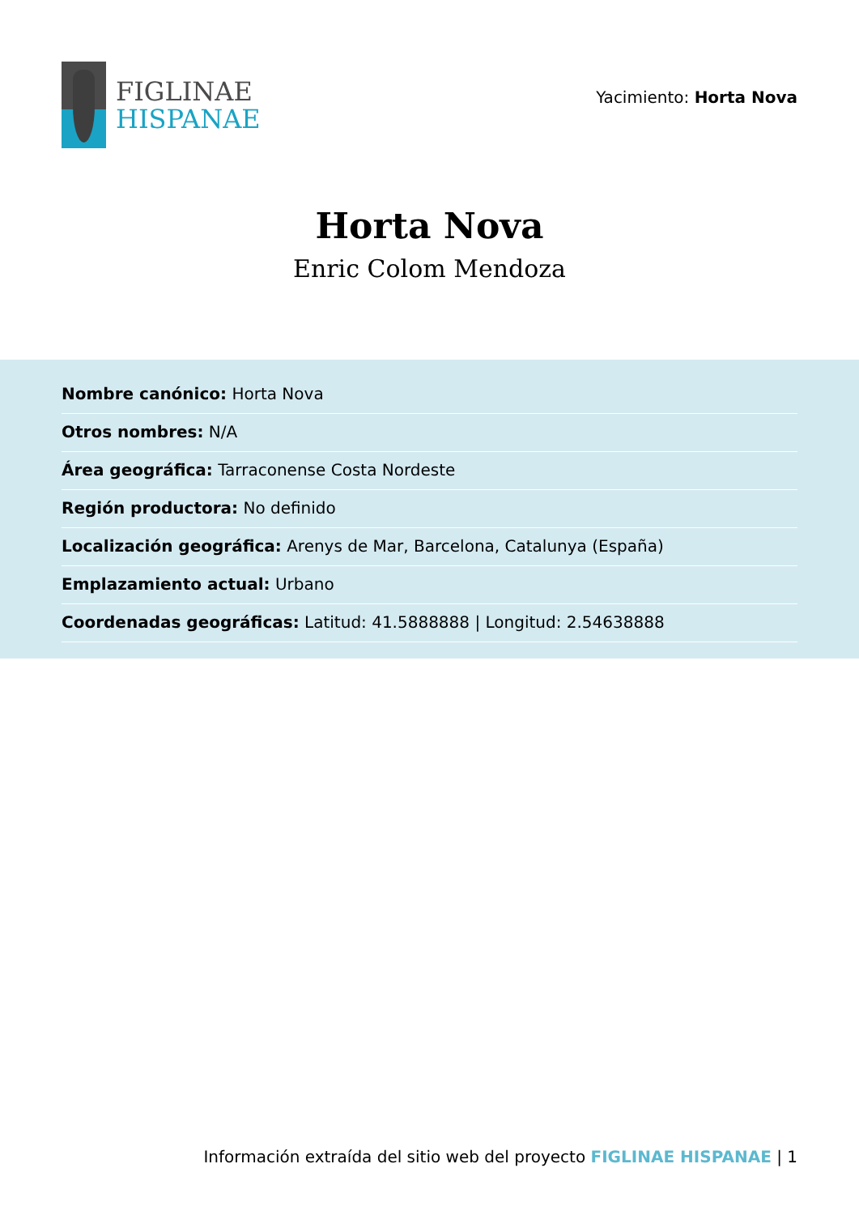FIGLINAE
HISPANAE
Yacimiento: Horta Nova
Horta Nova
Enric Colom Mendoza
Nombre canónico: Horta Nova
Otros nombres: N/A
Área geográfica: Tarraconense Costa Nordeste
Región productora: No definido
Localización geográfica: Arenys de Mar, Barcelona, Catalunya (España)
Emplazamiento actual: Urbano
Coordenadas geográficas: Latitud: 41.5888888 | Longitud: 2.54638888
Información extraída del sitio web del proyecto FIGLINAE HISPANAE | 1